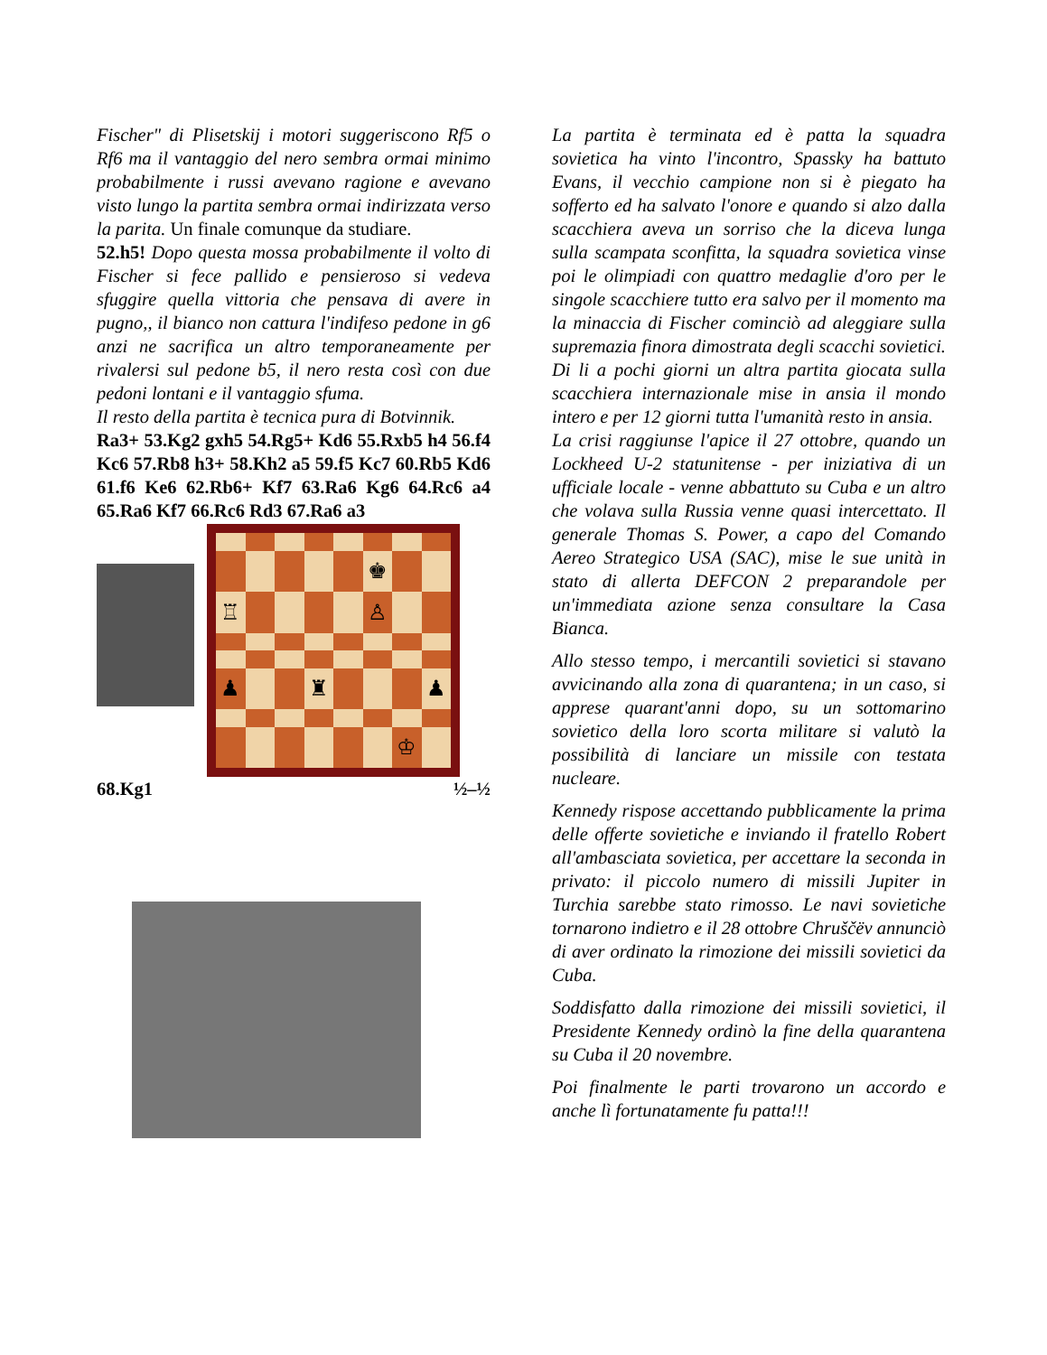Fischer" di Plisetskij i motori suggeriscono Rf5 o Rf6 ma il vantaggio del nero sembra ormai minimo probabilmente i russi avevano ragione e avevano visto lungo la partita sembra ormai indirizzata verso la parita. Un finale comunque da studiare.
52.h5! Dopo questa mossa probabilmente il volto di Fischer si fece pallido e pensieroso si vedeva sfuggire quella vittoria che pensava di avere in pugno,, il bianco non cattura l'indifeso pedone in g6 anzi ne sacrifica un altro temporaneamente per rivalersi sul pedone b5, il nero resta così con due pedoni lontani e il vantaggio sfuma.
Il resto della partita è tecnica pura di Botvinnik.
Ra3+ 53.Kg2 gxh5 54.Rg5+ Kd6 55.Rxb5 h4 56.f4 Kc6 57.Rb8 h3+ 58.Kh2 a5 59.f5 Kc7 60.Rb5 Kd6 61.f6 Ke6 62.Rb6+ Kf7 63.Ra6 Kg6 64.Rc6 a4 65.Ra6 Kf7 66.Rc6 Rd3 67.Ra6 a3
♚
♖
♙
♟
♜
♟
♔
68.Kg1 ½–½
La partita è terminata ed è patta la squadra sovietica ha vinto l'incontro, Spassky ha battuto Evans, il vecchio campione non si è piegato ha sofferto ed ha salvato l'onore e quando si alzo dalla scacchiera aveva un sorriso che la diceva lunga sulla scampata sconfitta, la squadra sovietica vinse poi le olimpiadi con quattro medaglie d'oro per le singole scacchiere tutto era salvo per il momento ma la minaccia di Fischer cominciò ad aleggiare sulla supremazia finora dimostrata degli scacchi sovietici. Di li a pochi giorni un altra partita giocata sulla scacchiera internazionale mise in ansia il mondo intero e per 12 giorni tutta l'umanità resto in ansia.
La crisi raggiunse l'apice il 27 ottobre, quando un Lockheed U-2 statunitense - per iniziativa di un ufficiale locale - venne abbattuto su Cuba e un altro che volava sulla Russia venne quasi intercettato. Il generale Thomas S. Power, a capo del Comando Aereo Strategico USA (SAC), mise le sue unità in stato di allerta DEFCON 2 preparandole per un'immediata azione senza consultare la Casa Bianca.
Allo stesso tempo, i mercantili sovietici si stavano avvicinando alla zona di quarantena; in un caso, si apprese quarant'anni dopo, su un sottomarino sovietico della loro scorta militare si valutò la possibilità di lanciare un missile con testata nucleare.
Kennedy rispose accettando pubblicamente la prima delle offerte sovietiche e inviando il fratello Robert all'ambasciata sovietica, per accettare la seconda in privato: il piccolo numero di missili Jupiter in Turchia sarebbe stato rimosso. Le navi sovietiche tornarono indietro e il 28 ottobre Chruščëv annunciò di aver ordinato la rimozione dei missili sovietici da Cuba.
Soddisfatto dalla rimozione dei missili sovietici, il Presidente Kennedy ordinò la fine della quarantena su Cuba il 20 novembre.
Poi finalmente le parti trovarono un accordo e anche lì fortunatamente fu patta!!!